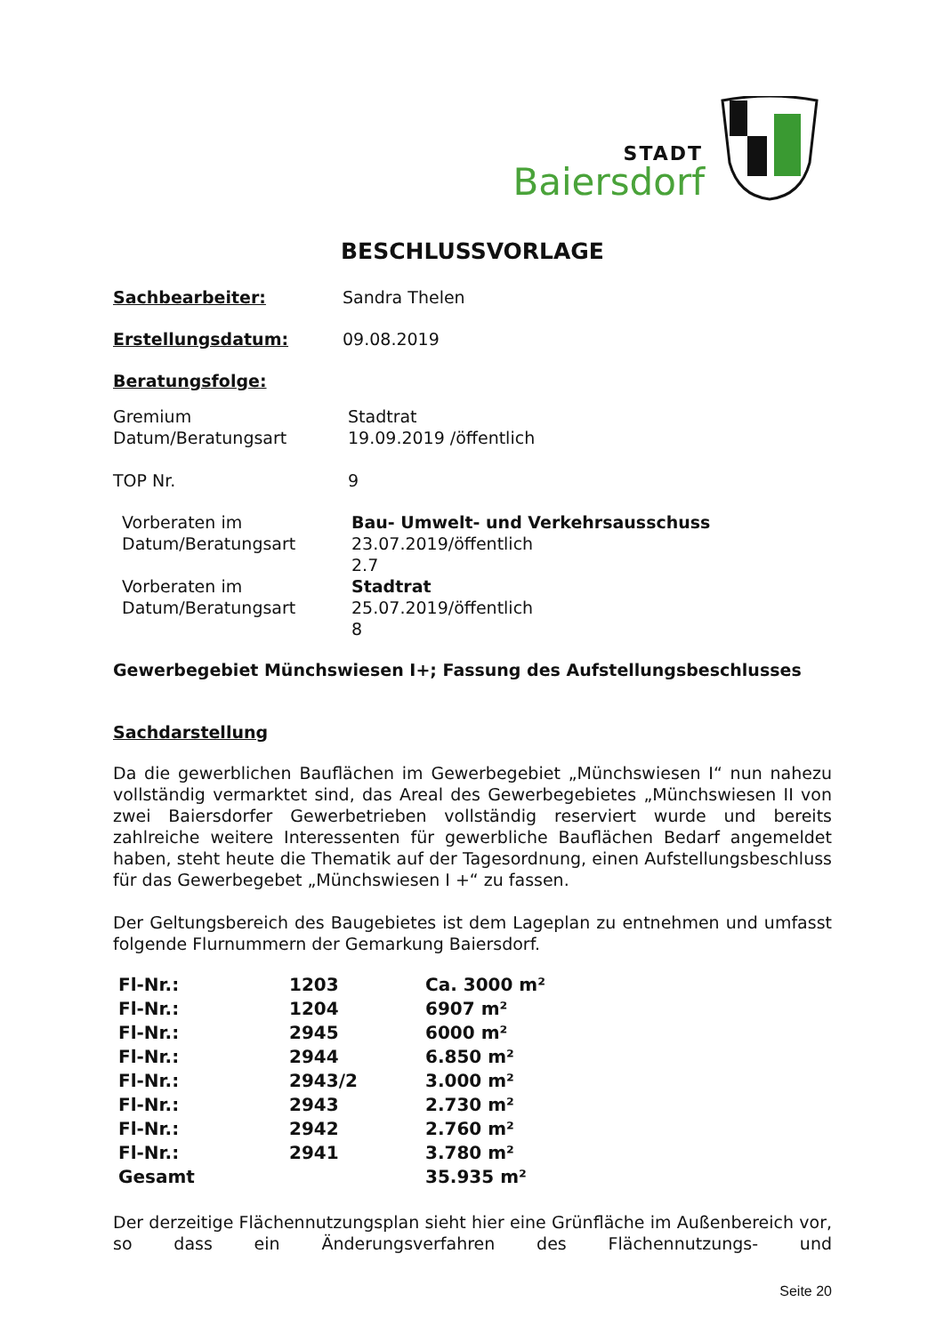STADT
Baiersdorf
BESCHLUSSVORLAGE
Sachbearbeiter: Sandra Thelen
Erstellungsdatum: 09.08.2019
Beratungsfolge:
Gremium Stadtrat
Datum/Beratungsart 19.09.2019 /öffentlich
TOP Nr. 9
Vorberaten im Bau- Umwelt- und Verkehrsausschuss
Datum/Beratungsart 23.07.2019/öffentlich
2.7
Vorberaten im Stadtrat
Datum/Beratungsart 25.07.2019/öffentlich
8
Gewerbegebiet Münchswiesen I+; Fassung des Aufstellungsbeschlusses
Sachdarstellung
Da die gewerblichen Bauflächen im Gewerbegebiet „Münchswiesen I“ nun nahezu vollständig vermarktet sind, das Areal des Gewerbegebietes „Münchswiesen II von zwei Baiersdorfer Gewerbetrieben vollständig reserviert wurde und bereits zahlreiche weitere Interessenten für gewerbliche Bauflächen Bedarf angemeldet haben, steht heute die Thematik auf der Tagesordnung, einen Aufstellungsbeschluss für das Gewerbegebet „Münchswiesen I +“ zu fassen.
Der Geltungsbereich des Baugebietes ist dem Lageplan zu entnehmen und umfasst folgende Flurnummern der Gemarkung Baiersdorf.
| Fl-Nr.: | 1203 | Ca. 3000 m² |
| Fl-Nr.: | 1204 | 6907 m² |
| Fl-Nr.: | 2945 | 6000 m² |
| Fl-Nr.: | 2944 | 6.850 m² |
| Fl-Nr.: | 2943/2 | 3.000 m² |
| Fl-Nr.: | 2943 | 2.730 m² |
| Fl-Nr.: | 2942 | 2.760 m² |
| Fl-Nr.: | 2941 | 3.780 m² |
| Gesamt | | 35.935 m² |
Der derzeitige Flächennutzungsplan sieht hier eine Grünfläche im Außenbereich vor, so dass ein Änderungsverfahren des Flächennutzungs- und
Seite 20